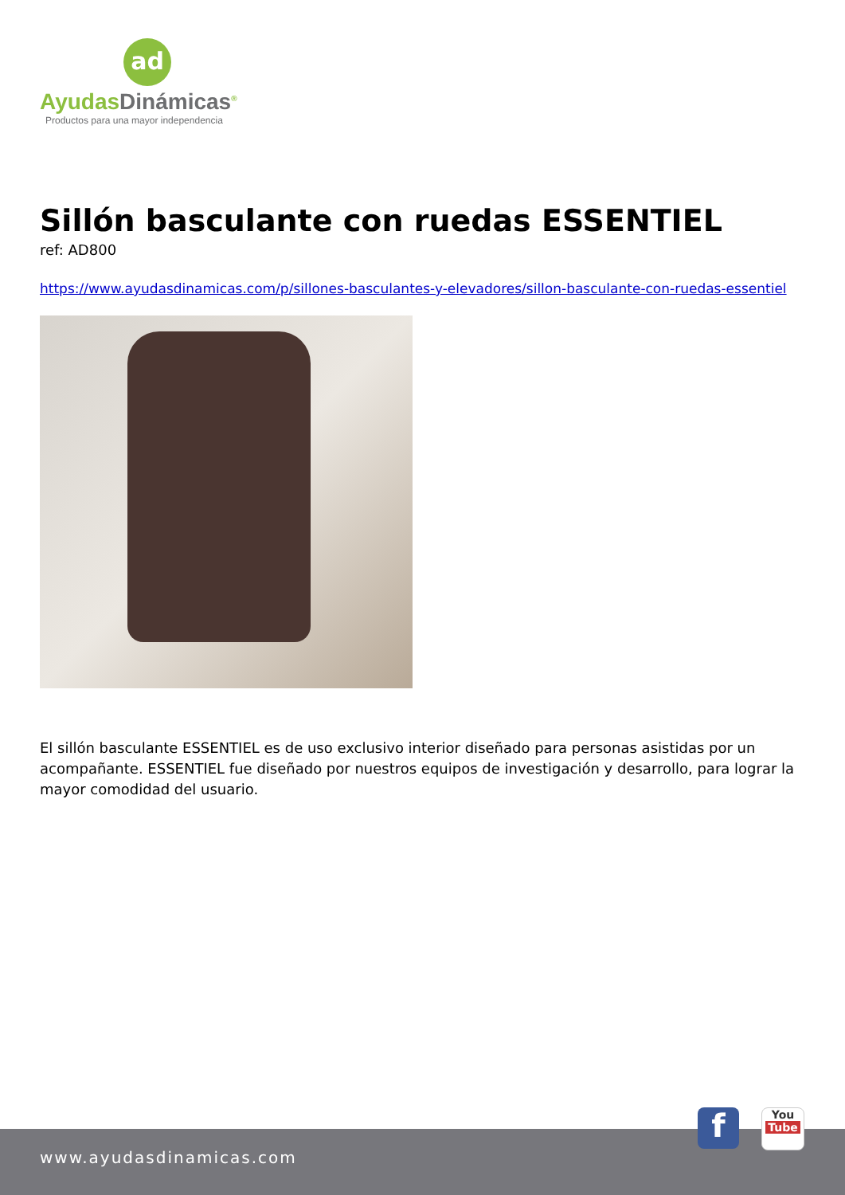ad
AyudasDinámicas<sup>®</sup>
Productos para una mayor independencia
Sillón basculante con ruedas ESSENTIEL
ref: AD800
https://www.ayudasdinamicas.com/p/sillones-basculantes-y-elevadores/sillon-basculante-con-ruedas-essentiel
El sillón basculante ESSENTIEL es de uso exclusivo interior diseñado para personas asistidas por un acompañante. ESSENTIEL fue diseñado por nuestros equipos de investigación y desarrollo, para lograr la mayor comodidad del usuario.
www.ayudasdinamicas.com
f
You
Tube